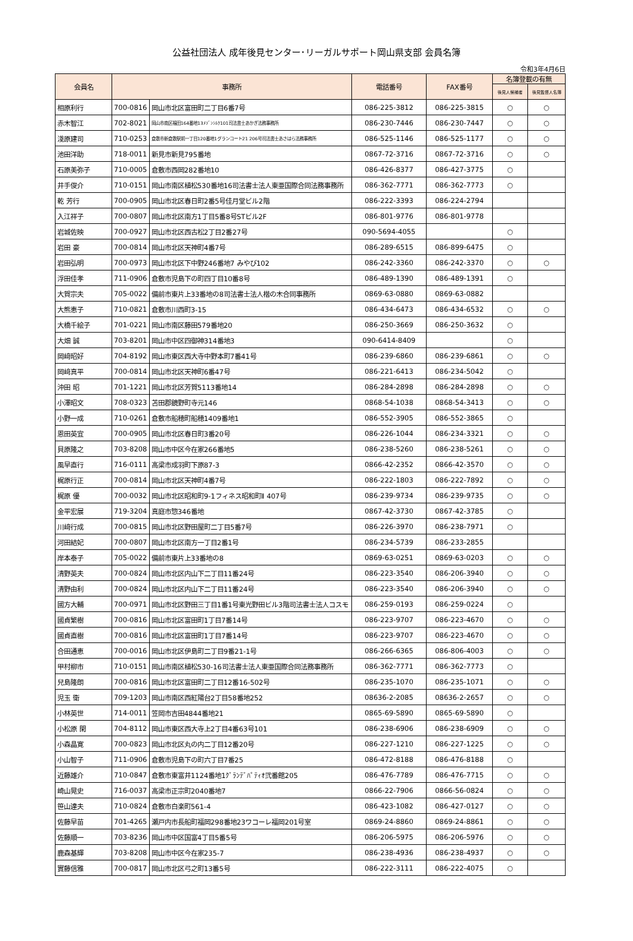公益社団法人 成年後見センター･リーガルサポート岡山県支部 会員名簿
令和3年4月6日
| 会員名 | 事務所 | | 電話番号 | FAX番号 | 名簿登載の有無 | |
| --- | --- | --- | --- | --- | --- | --- |
| | | | | | 後見人候補者 | 後見監督人名簿 |
| 相原利行 | 700-0816 | 岡山市北区富田町二丁目6番7号 | 086-225-3812 | 086-225-3815 | ○ | ○ |
| 赤木智江 | 702-8021 | 岡山市南区福田164番地13ﾒｿﾞﾝｼﾙｸ101司法書士あかぎ法務事務所 | 086-230-7446 | 086-230-7447 | ○ | ○ |
| 淺原建司 | 710-0253 | 倉敷市新倉敷駅前一丁目120番地1グランコート21 206号司法書士あさはら法務事務所 | 086-525-1146 | 086-525-1177 | ○ | ○ |
| 池田洋助 | 718-0011 | 新見市新見795番地 | 0867-72-3716 | 0867-72-3716 | ○ | ○ |
| 石原美弥子 | 710-0005 | 倉敷市西岡282番地10 | 086-426-8377 | 086-427-3775 | ○ | |
| 井手俊介 | 710-0151 | 岡山市南区植松530番地16司法書士法人東亜国際合同法務事務所 | 086-362-7771 | 086-362-7773 | ○ | |
| 乾 芳行 | 700-0905 | 岡山市北区春日町2番5号佳月堂ビル2階 | 086-222-3393 | 086-224-2794 | | |
| 入江祥子 | 700-0807 | 岡山市北区南方1丁目5番8号STビル2F | 086-801-9776 | 086-801-9778 | | |
| 岩城佐映 | 700-0927 | 岡山市北区西古松2丁目2番27号 | 090-5694-4055 | | ○ | |
| 岩田 豪 | 700-0814 | 岡山市北区天神町4番7号 | 086-289-6515 | 086-899-6475 | ○ | |
| 岩田弘明 | 700-0973 | 岡山市北区下中野246番地7 みやび102 | 086-242-3360 | 086-242-3370 | ○ | ○ |
| 浮田佳孝 | 711-0906 | 倉敷市児島下の町四丁目10番8号 | 086-489-1390 | 086-489-1391 | ○ | |
| 大賀宗夫 | 705-0022 | 備前市東片上33番地の8司法書士法人楷の木合同事務所 | 0869-63-0880 | 0869-63-0882 | | |
| 大熊恵子 | 710-0821 | 倉敷市川西町3-15 | 086-434-6473 | 086-434-6532 | ○ | ○ |
| 大橋千絵子 | 701-0221 | 岡山市南区藤田579番地20 | 086-250-3669 | 086-250-3632 | ○ | |
| 大畑 誠 | 703-8201 | 岡山市中区四御神314番地3 | 090-6414-8409 | | ○ | |
| 岡﨑昭好 | 704-8192 | 岡山市東区西大寺中野本町7番41号 | 086-239-6860 | 086-239-6861 | ○ | ○ |
| 岡﨑真平 | 700-0814 | 岡山市北区天神町6番47号 | 086-221-6413 | 086-234-5042 | ○ | |
| 沖田 昭 | 701-1221 | 岡山市北区芳賀5113番地14 | 086-284-2898 | 086-284-2898 | ○ | ○ |
| 小澤昭文 | 708-0323 | 苫田郡鏡野町寺元146 | 0868-54-1038 | 0868-54-3413 | ○ | ○ |
| 小野一成 | 710-0261 | 倉敷市船穂町船穂1409番地1 | 086-552-3905 | 086-552-3865 | ○ | |
| 恩田英宜 | 700-0905 | 岡山市北区春日町3番20号 | 086-226-1044 | 086-234-3321 | ○ | ○ |
| 貝原隆之 | 703-8208 | 岡山市中区今在家266番地5 | 086-238-5260 | 086-238-5261 | ○ | ○ |
| 風早直行 | 716-0111 | 高梁市成羽町下原87-3 | 0866-42-2352 | 0866-42-3570 | ○ | ○ |
| 梶原行正 | 700-0814 | 岡山市北区天神町4番7号 | 086-222-1803 | 086-222-7892 | ○ | ○ |
| 梶原 優 | 700-0032 | 岡山市北区昭和町9-1フィネス昭和町Ⅱ 407号 | 086-239-9734 | 086-239-9735 | ○ | ○ |
| 金平宏展 | 719-3204 | 真庭市惣346番地 | 0867-42-3730 | 0867-42-3785 | ○ | |
| 川﨑行成 | 700-0815 | 岡山市北区野田屋町二丁目5番7号 | 086-226-3970 | 086-238-7971 | ○ | |
| 河田結妃 | 700-0807 | 岡山市北区南方一丁目2番1号 | 086-234-5739 | 086-233-2855 | | |
| 岸本泰子 | 705-0022 | 備前市東片上33番地の8 | 0869-63-0251 | 0869-63-0203 | ○ | ○ |
| 清野英夫 | 700-0824 | 岡山市北区内山下二丁目11番24号 | 086-223-3540 | 086-206-3940 | ○ | ○ |
| 清野由利 | 700-0824 | 岡山市北区内山下二丁目11番24号 | 086-223-3540 | 086-206-3940 | ○ | ○ |
| 國方大輔 | 700-0971 | 岡山市北区野田三丁目1番1号東光野田ビル3階司法書士法人コスモ | 086-259-0193 | 086-259-0224 | ○ | |
| 國貞繁樹 | 700-0816 | 岡山市北区富田町1丁目7番14号 | 086-223-9707 | 086-223-4670 | ○ | ○ |
| 國貞直樹 | 700-0816 | 岡山市北区富田町1丁目7番14号 | 086-223-9707 | 086-223-4670 | ○ | ○ |
| 合田通恵 | 700-0016 | 岡山市北区伊島町二丁目9番21-1号 | 086-266-6365 | 086-806-4003 | ○ | ○ |
| 甲村柳市 | 710-0151 | 岡山市南区植松530-16司法書士法人東亜国際合同法務事務所 | 086-362-7771 | 086-362-7773 | ○ | |
| 兒島隆朗 | 700-0816 | 岡山市北区富田町二丁目12番16-502号 | 086-235-1070 | 086-235-1071 | ○ | ○ |
| 児玉 衛 | 709-1203 | 岡山市南区西紅陽台2丁目58番地252 | 08636-2-2085 | 08636-2-2657 | ○ | ○ |
| 小林英世 | 714-0011 | 笠岡市吉田4844番地21 | 0865-69-5890 | 0865-69-5890 | ○ | |
| 小松原 閑 | 704-8112 | 岡山市東区西大寺上2丁目4番63号101 | 086-238-6906 | 086-238-6909 | ○ | ○ |
| 小森晶寛 | 700-0823 | 岡山市北区丸の内二丁目12番20号 | 086-227-1210 | 086-227-1225 | ○ | ○ |
| 小山智子 | 711-0906 | 倉敷市児島下の町六丁目7番25 | 086-472-8188 | 086-476-8188 | ○ | |
| 近藤雄介 | 710-0847 | 倉敷市東富井1124番地1ｸﾞﾗﾝﾃﾞﾊﾟﾃｨｵ弐番館205 | 086-476-7789 | 086-476-7715 | ○ | ○ |
| 崎山晃史 | 716-0037 | 高梁市正宗町2040番地7 | 0866-22-7906 | 0866-56-0824 | ○ | ○ |
| 笹山達夫 | 710-0824 | 倉敷市白楽町561-4 | 086-423-1082 | 086-427-0127 | ○ | ○ |
| 佐藤早苗 | 701-4265 | 瀬戸内市長船町福岡298番地23ワコーレ福岡201号室 | 0869-24-8860 | 0869-24-8861 | ○ | ○ |
| 佐藤順一 | 703-8236 | 岡山市中区国富4丁目5番5号 | 086-206-5975 | 086-206-5976 | ○ | ○ |
| 鹿森基輝 | 703-8208 | 岡山市中区今在家235-7 | 086-238-4936 | 086-238-4937 | ○ | ○ |
| 實藤信雅 | 700-0817 | 岡山市北区弓之町13番5号 | 086-222-3111 | 086-222-4075 | ○ | |